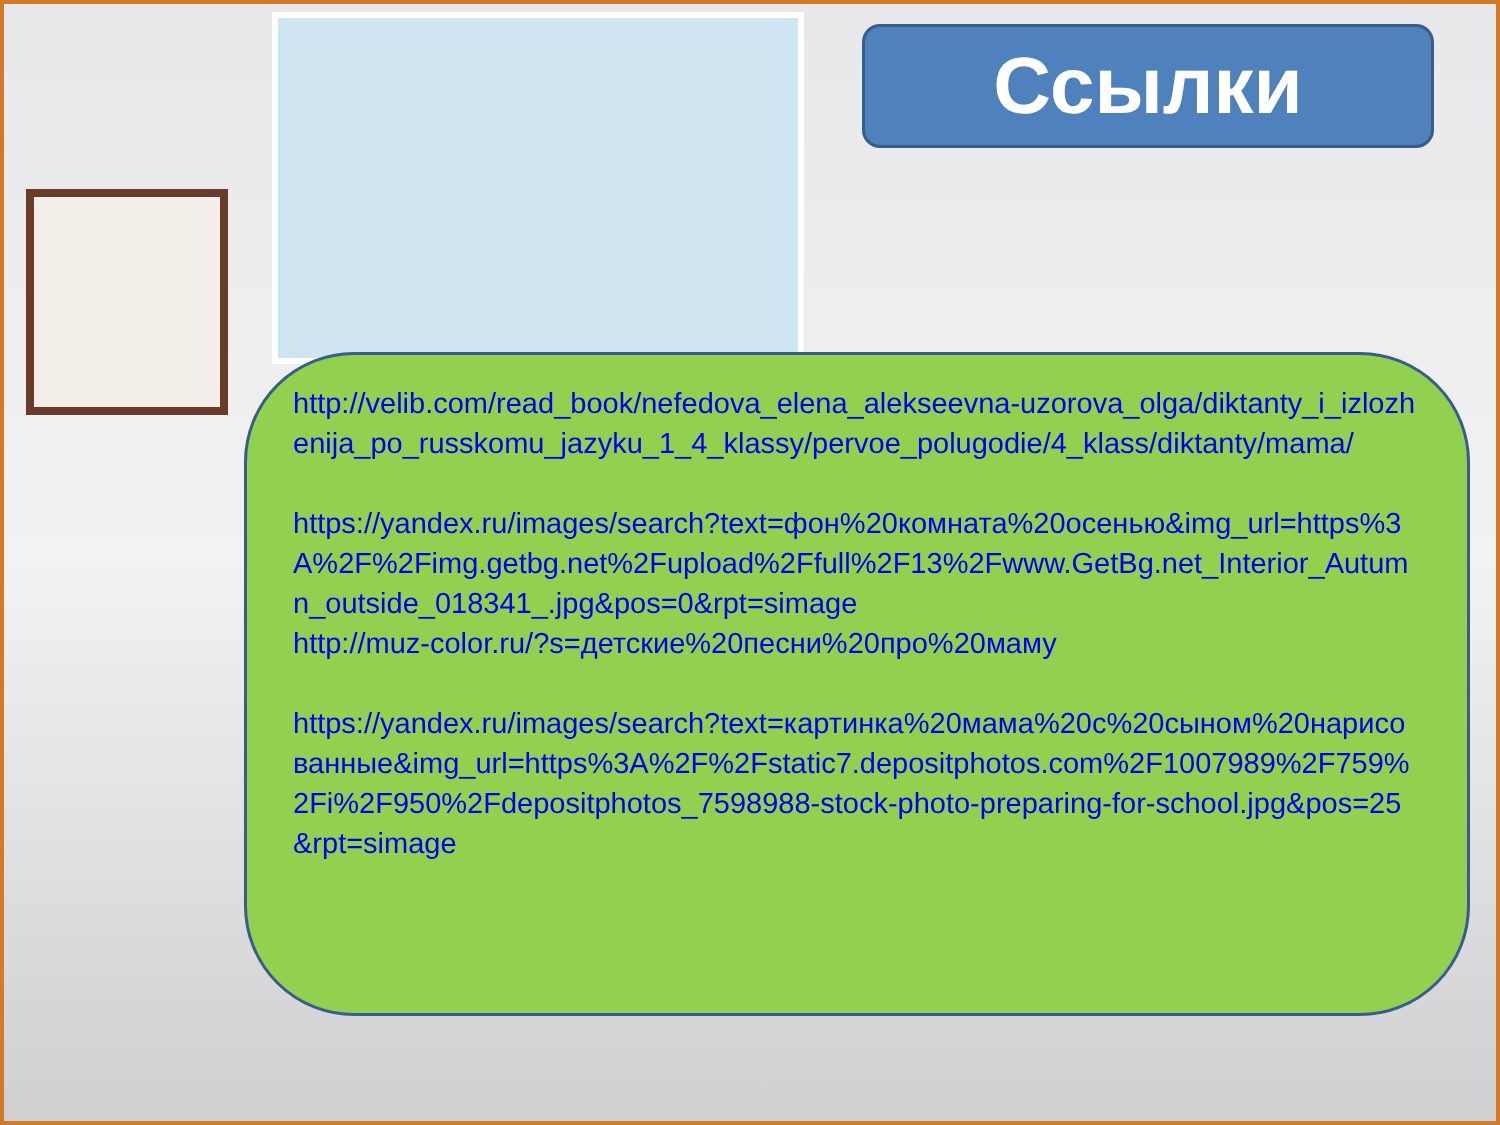Ссылки
http://velib.com/read_book/nefedova_elena_alekseevna-uzorova_olga/diktanty_i_izlozhenija_po_russkomu_jazyku_1_4_klassy/pervoe_polugodie/4_klass/diktanty/mama/
https://yandex.ru/images/search?text=фон%20комната%20осенью&img_url=https%3A%2F%2Fimg.getbg.net%2Fupload%2Ffull%2F13%2Fwww.GetBg.net_Interior_Autumn_outside_018341_.jpg&pos=0&rpt=simage
http://muz-color.ru/?s=детские%20песни%20про%20маму
https://yandex.ru/images/search?text=картинка%20мама%20с%20сыном%20нарисованные&img_url=https%3A%2F%2Fstatic7.depositphotos.com%2F1007989%2F759%2Fi%2F950%2Fdepositphotos_7598988-stock-photo-preparing-for-school.jpg&pos=25&rpt=simage